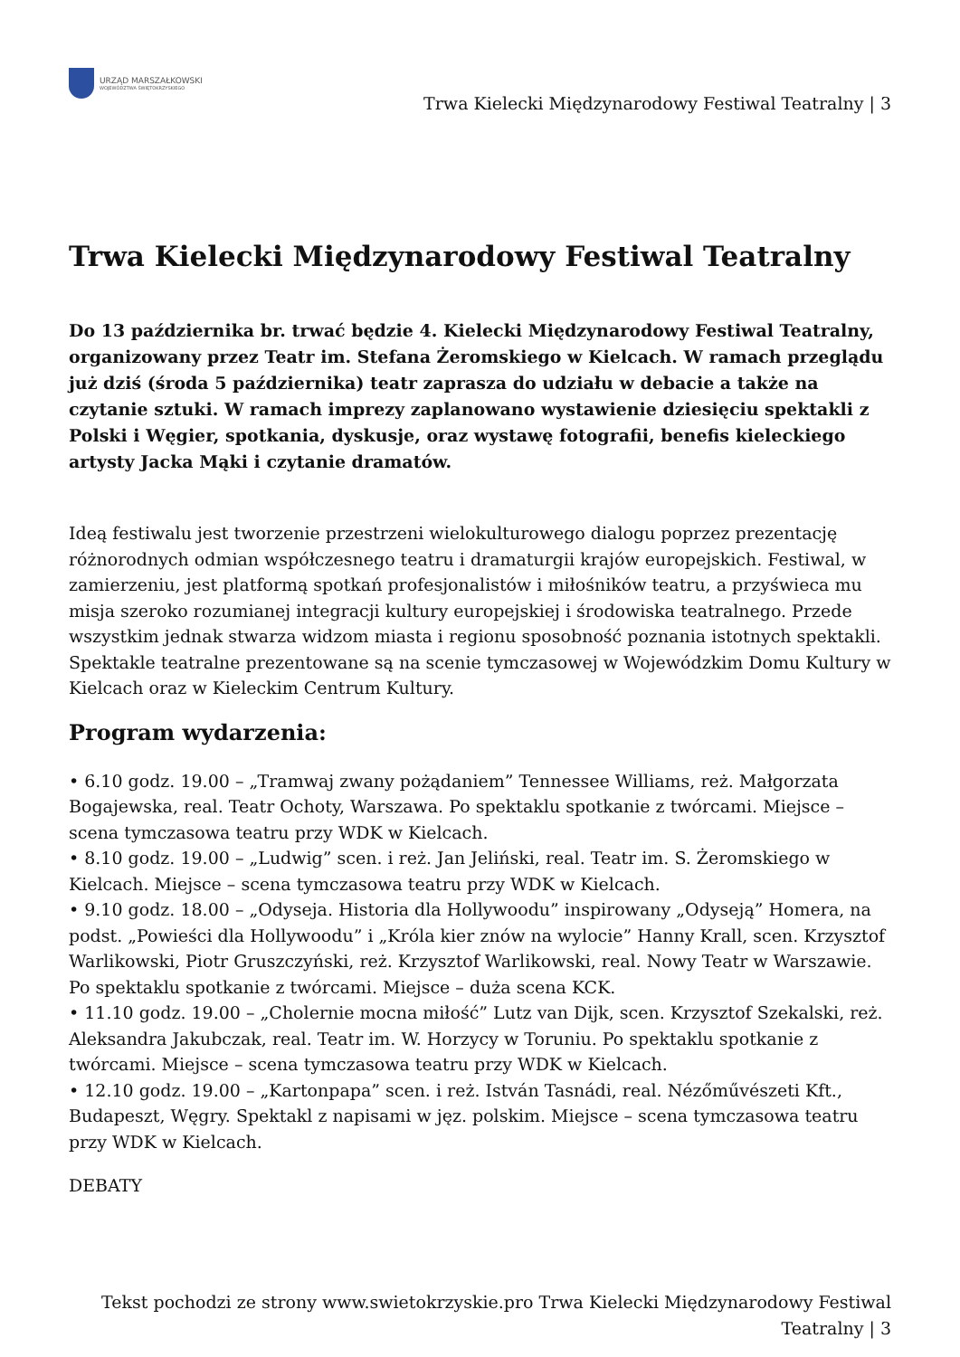URZĄD MARSZAŁKOWSKI
WOJEWÓDZTWA ŚWIĘTOKRZYSKIEGO
Trwa Kielecki Międzynarodowy Festiwal Teatralny | 3
Trwa Kielecki Międzynarodowy Festiwal Teatralny
Do 13 października br. trwać będzie 4. Kielecki Międzynarodowy Festiwal Teatralny, organizowany przez Teatr im. Stefana Żeromskiego w Kielcach. W ramach przeglądu już dziś (środa 5 października) teatr zaprasza do udziału w debacie a także na czytanie sztuki. W ramach imprezy zaplanowano wystawienie dziesięciu spektakli z Polski i Węgier, spotkania, dyskusje, oraz wystawę fotografii, benefis kieleckiego artysty Jacka Mąki i czytanie dramatów.
Ideą festiwalu jest tworzenie przestrzeni wielokulturowego dialogu poprzez prezentację różnorodnych odmian współczesnego teatru i dramaturgii krajów europejskich. Festiwal, w zamierzeniu, jest platformą spotkań profesjonalistów i miłośników teatru, a przyświeca mu misja szeroko rozumianej integracji kultury europejskiej i środowiska teatralnego. Przede wszystkim jednak stwarza widzom miasta i regionu sposobność poznania istotnych spektakli. Spektakle teatralne prezentowane są na scenie tymczasowej w Wojewódzkim Domu Kultury w Kielcach oraz w Kieleckim Centrum Kultury.
Program wydarzenia:
• 6.10 godz. 19.00 – „Tramwaj zwany pożądaniem” Tennessee Williams, reż. Małgorzata Bogajewska, real. Teatr Ochoty, Warszawa. Po spektaklu spotkanie z twórcami. Miejsce – scena tymczasowa teatru przy WDK w Kielcach.
• 8.10 godz. 19.00 – „Ludwig” scen. i reż. Jan Jeliński, real. Teatr im. S. Żeromskiego w Kielcach. Miejsce – scena tymczasowa teatru przy WDK w Kielcach.
• 9.10 godz. 18.00 – „Odyseja. Historia dla Hollywoodu” inspirowany „Odyseją” Homera, na podst. „Powieści dla Hollywoodu” i „Króla kier znów na wylocie” Hanny Krall, scen. Krzysztof Warlikowski, Piotr Gruszczyński, reż. Krzysztof Warlikowski, real. Nowy Teatr w Warszawie. Po spektaklu spotkanie z twórcami. Miejsce – duża scena KCK.
• 11.10 godz. 19.00 – „Cholernie mocna miłość” Lutz van Dijk, scen. Krzysztof Szekalski, reż. Aleksandra Jakubczak, real. Teatr im. W. Horzycy w Toruniu. Po spektaklu spotkanie z twórcami. Miejsce – scena tymczasowa teatru przy WDK w Kielcach.
• 12.10 godz. 19.00 – „Kartonpapa” scen. i reż. István Tasnádi, real. Nézőművészeti Kft., Budapeszt, Węgry. Spektakl z napisami w jęz. polskim. Miejsce – scena tymczasowa teatru przy WDK w Kielcach.
DEBATY
Tekst pochodzi ze strony www.swietokrzyskie.pro Trwa Kielecki Międzynarodowy Festiwal Teatralny | 3